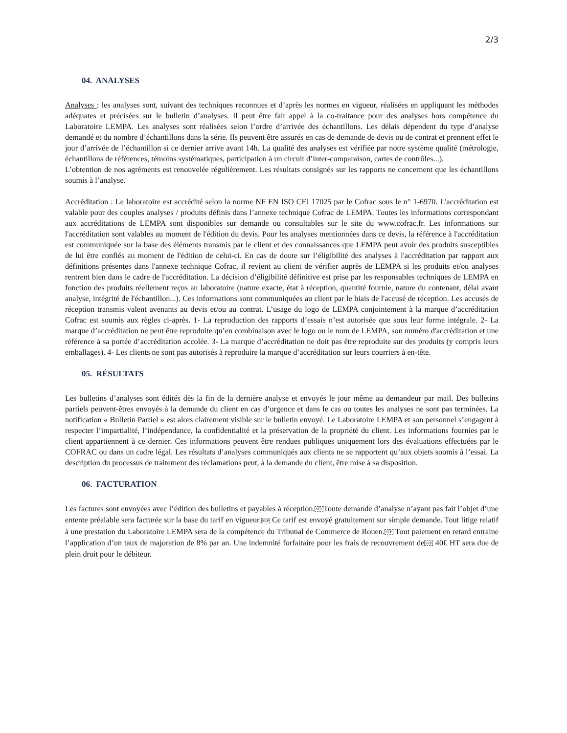2/3
04. ANALYSES
Analyses : les analyses sont, suivant des techniques reconnues et d’après les normes en vigueur, réalisées en appliquant les méthodes adéquates et précisées sur le bulletin d’analyses. Il peut être fait appel à la co-traitance pour des analyses hors compétence du Laboratoire LEMPA. Les analyses sont réalisées selon l’ordre d’arrivée des échantillons. Les délais dépendent du type d’analyse demandé et du nombre d’échantillons dans la série. Ils peuvent être assurés en cas de demande de devis ou de contrat et prennent effet le jour d’arrivée de l’échantillon si ce dernier arrive avant 14h. La qualité des analyses est vérifiée par notre système qualité (métrologie, échantillons de références, témoins systématiques, participation à un circuit d’inter-comparaison, cartes de contrôles...).
L’obtention de nos agréments est renouvelée régulièrement. Les résultats consignés sur les rapports ne concernent que les échantillons soumis à l’analyse.
Accréditation : Le laboratoire est accrédité selon la norme NF EN ISO CEI 17025 par le Cofrac sous le n° 1-6970. L'accréditation est valable pour des couples analyses / produits définis dans l’annexe technique Cofrac de LEMPA. Toutes les informations correspondant aux accréditations de LEMPA sont disponibles sur demande ou consultables sur le site du www.cofrac.fr. Les informations sur l'accréditation sont valables au moment de l'édition du devis. Pour les analyses mentionnées dans ce devis, la référence à l'accréditation est communiquée sur la base des éléments transmis par le client et des connaissances que LEMPA peut avoir des produits susceptibles de lui être confiés au moment de l'édition de celui-ci. En cas de doute sur l’éligibilité des analyses à l'accréditation par rapport aux définitions présentes dans l'annexe technique Cofrac, il revient au client de vérifier auprès de LEMPA si les produits et/ou analyses rentrent bien dans le cadre de l'accréditation. La décision d’éligibilité définitive est prise par les responsables techniques de LEMPA en fonction des produits réellement reçus au laboratoire (nature exacte, état à réception, quantité fournie, nature du contenant, délai avant analyse, intégrité de l'échantillon...). Ces informations sont communiquées au client par le biais de l'accusé de réception. Les accusés de réception transmis valent avenants au devis et/ou au contrat. L’usage du logo de LEMPA conjointement à la marque d’accréditation Cofrac est soumis aux règles ci-après. 1- La reproduction des rapports d’essais n’est autorisée que sous leur forme intégrale. 2- La marque d’accréditation ne peut être reproduite qu’en combinaison avec le logo ou le nom de LEMPA, son numéro d'accréditation et une référence à sa portée d’accréditation accolée. 3- La marque d’accréditation ne doit pas être reproduite sur des produits (y compris leurs emballages). 4- Les clients ne sont pas autorisés à reproduire la marque d’accréditation sur leurs courriers à en-tête.
05. RÉSULTATS
Les bulletins d’analyses sont édités dès la fin de la dernière analyse et envoyés le jour même au demandeur par mail. Des bulletins partiels peuvent-êtres envoyés à la demande du client en cas d’urgence et dans le cas ou toutes les analyses ne sont pas terminées. La notification « Bulletin Partiel » est alors clairement visible sur le bulletin envoyé. Le Laboratoire LEMPA et son personnel s’engagent à respecter l’impartialité, l’indépendance, la confidentialité et la préservation de la propriété du client. Les informations fournies par le client appartiennent à ce dernier. Ces informations peuvent être rendues publiques uniquement lors des évaluations effectuées par le COFRAC ou dans un cadre légal. Les résultats d’analyses communiqués aux clients ne se rapportent qu’aux objets soumis à l’essai. La description du processus de traitement des réclamations peut, à la demande du client, être mise à sa disposition.
06. FACTURATION
Les factures sont envoyées avec l’édition des bulletins et payables à réception.SEPToute demande d’analyse n’ayant pas fait l’objet d’une entente préalable sera facturée sur la base du tarif en vigueur.SEP Ce tarif est envoyé gratuitement sur simple demande. Tout litige relatif à une prestation du Laboratoire LEMPA sera de la compétence du Tribunal de Commerce de Rouen.SEP Tout paiement en retard entraine l’application d’un taux de majoration de 8% par an. Une indemnité forfaitaire pour les frais de recouvrement deSEP 40€ HT sera due de plein droit pour le débiteur.